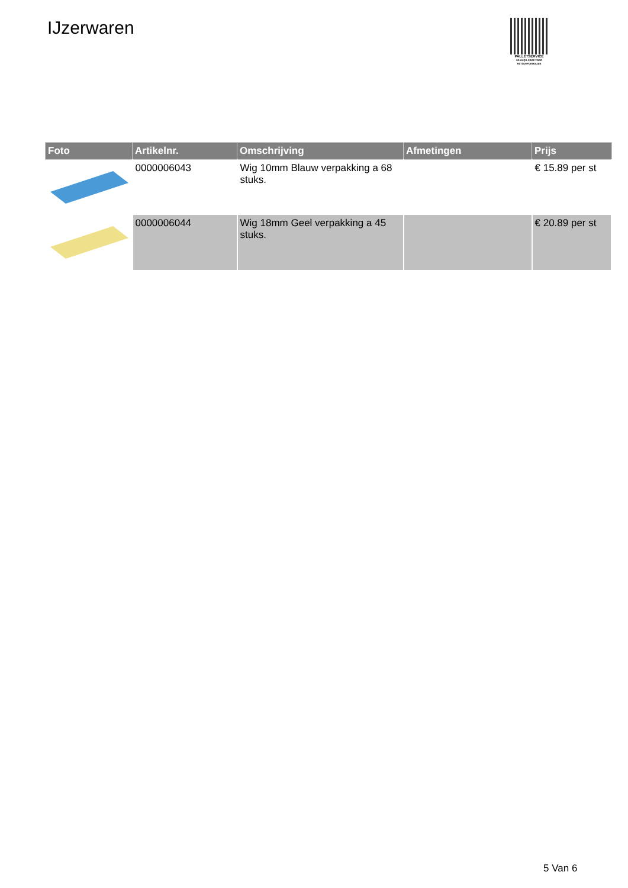IJzerwaren
PALLETSERVICE
SCAN QR-CODE VOOR RETOURFORMULIER
| Foto | Artikelnr. | Omschrijving | Afmetingen | Prijs |
| --- | --- | --- | --- | --- |
| | 0000006043 | Wig 10mm Blauw verpakking a 68 stuks. | | € 15.89 per st |
| | 0000006044 | Wig 18mm Geel verpakking a 45 stuks. | | € 20.89 per st |
5 Van 6